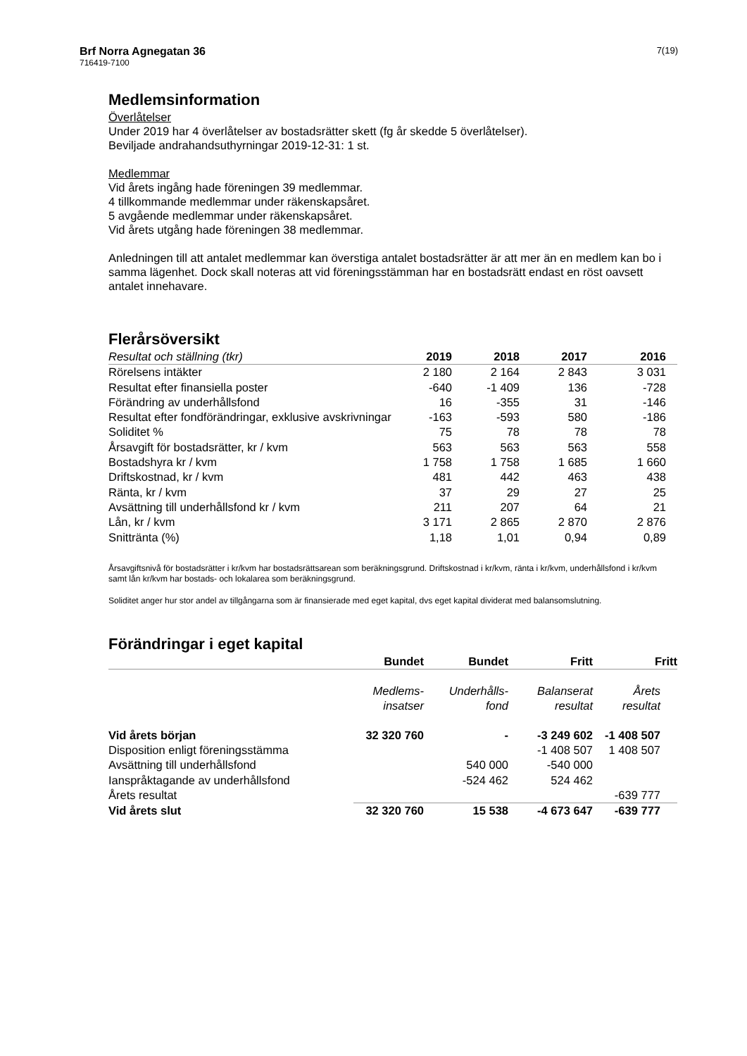Brf Norra Agnegatan 36
716419-7100
7(19)
Medlemsinformation
Överlåtelser
Under 2019 har 4 överlåtelser av bostadsrätter skett (fg år skedde 5 överlåtelser).
Beviljade andrahandsuthyrningar 2019-12-31: 1 st.
Medlemmar
Vid årets ingång hade föreningen 39 medlemmar.
4 tillkommande medlemmar under räkenskapsåret.
5 avgående medlemmar under räkenskapsåret.
Vid årets utgång hade föreningen 38 medlemmar.
Anledningen till att antalet medlemmar kan överstiga antalet bostadsrätter är att mer än en medlem kan bo i samma lägenhet. Dock skall noteras att vid föreningsstämman har en bostadsrätt endast en röst oavsett antalet innehavare.
Flerårsöversikt
| Resultat och ställning (tkr) | 2019 | 2018 | 2017 | 2016 |
| --- | --- | --- | --- | --- |
| Rörelsens intäkter | 2 180 | 2 164 | 2 843 | 3 031 |
| Resultat efter finansiella poster | -640 | -1 409 | 136 | -728 |
| Förändring av underhållsfond | 16 | -355 | 31 | -146 |
| Resultat efter fondförändringar, exklusive avskrivningar | -163 | -593 | 580 | -186 |
| Soliditet % | 75 | 78 | 78 | 78 |
| Årsavgift för bostadsrätter, kr / kvm | 563 | 563 | 563 | 558 |
| Bostadshyra kr / kvm | 1 758 | 1 758 | 1 685 | 1 660 |
| Driftskostnad, kr / kvm | 481 | 442 | 463 | 438 |
| Ränta, kr / kvm | 37 | 29 | 27 | 25 |
| Avsättning till underhållsfond kr / kvm | 211 | 207 | 64 | 21 |
| Lån, kr / kvm | 3 171 | 2 865 | 2 870 | 2 876 |
| Snittränta (%) | 1,18 | 1,01 | 0,94 | 0,89 |
Årsavgiftsnivå för bostadsrätter i kr/kvm har bostadsrättsarean som beräkningsgrund. Driftskostnad i kr/kvm, ränta i kr/kvm, underhållsfond i kr/kvm samt lån kr/kvm har bostads- och lokalarea som beräkningsgrund.
Soliditet anger hur stor andel av tillgångarna som är finansierade med eget kapital, dvs eget kapital dividerat med balansomslutning.
Förändringar i eget kapital
| | Bundet | Bundet | Fritt | Fritt |
| --- | --- | --- | --- | --- |
| | Medlems- insatser | Underhålls- fond | Balanserat resultat | Årets resultat |
| Vid årets början | 32 320 760 | - | -3 249 602 | -1 408 507 |
| Disposition enligt föreningsstämma | | | -1 408 507 | 1 408 507 |
| Avsättning till underhållsfond | | 540 000 | -540 000 | |
| Ianspråktagande av underhållsfond | | -524 462 | 524 462 | |
| Årets resultat | | | | -639 777 |
| Vid årets slut | 32 320 760 | 15 538 | -4 673 647 | -639 777 |